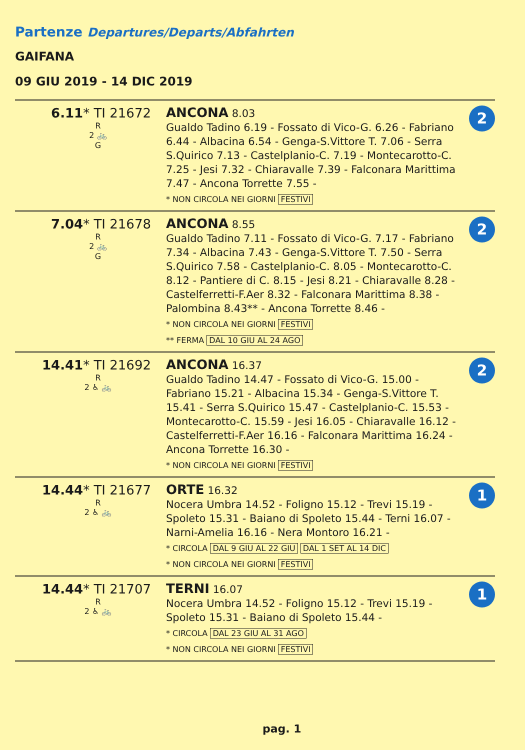Partenze Departures/Departs/Abfahrten
GAIFANA
09 GIU 2019 - 14 DIC 2019
| 6.11 * TI 21672 R 2 🚲 G | ANCONA 8.03 Gualdo Tadino 6.19 - Fossato di Vico-G. 6.26 - Fabriano 6.44 - Albacina 6.54 - Genga-S.Vittore T. 7.06 - Serra S.Quirico 7.13 - Castelplanio-C. 7.19 - Montecarotto-C. 7.25 - Jesi 7.32 - Chiaravalle 7.39 - Falconara Marittima 7.47 - Ancona Torrette 7.55 - * NON CIRCOLA NEI GIORNI FESTIVI | 2 |
| 7.04 * TI 21678 R 2 🚲 G | ANCONA 8.55 Gualdo Tadino 7.11 - Fossato di Vico-G. 7.17 - Fabriano 7.34 - Albacina 7.43 - Genga-S.Vittore T. 7.50 - Serra S.Quirico 7.58 - Castelplanio-C. 8.05 - Montecarotto-C. 8.12 - Pantiere di C. 8.15 - Jesi 8.21 - Chiaravalle 8.28 - Castelferretti-F.Aer 8.32 - Falconara Marittima 8.38 - Palombina 8.43** - Ancona Torrette 8.46 - * NON CIRCOLA NEI GIORNI FESTIVI ** FERMA DAL 10 GIU AL 24 AGO | 2 |
| 14.41 * TI 21692 R 2 ♿ 🚲 | ANCONA 16.37 Gualdo Tadino 14.47 - Fossato di Vico-G. 15.00 - Fabriano 15.21 - Albacina 15.34 - Genga-S.Vittore T. 15.41 - Serra S.Quirico 15.47 - Castelplanio-C. 15.53 - Montecarotto-C. 15.59 - Jesi 16.05 - Chiaravalle 16.12 - Castelferretti-F.Aer 16.16 - Falconara Marittima 16.24 - Ancona Torrette 16.30 - * NON CIRCOLA NEI GIORNI FESTIVI | 2 |
| 14.44 * TI 21677 R 2 ♿ 🚲 | ORTE 16.32 Nocera Umbra 14.52 - Foligno 15.12 - Trevi 15.19 - Spoleto 15.31 - Baiano di Spoleto 15.44 - Terni 16.07 - Narni-Amelia 16.16 - Nera Montoro 16.21 - * CIRCOLA DAL 9 GIU AL 22 GIU DAL 1 SET AL 14 DIC * NON CIRCOLA NEI GIORNI FESTIVI | 1 |
| 14.44 * TI 21707 R 2 ♿ 🚲 | TERNI 16.07 Nocera Umbra 14.52 - Foligno 15.12 - Trevi 15.19 - Spoleto 15.31 - Baiano di Spoleto 15.44 - * CIRCOLA DAL 23 GIU AL 31 AGO * NON CIRCOLA NEI GIORNI FESTIVI | 1 |
pag. 1